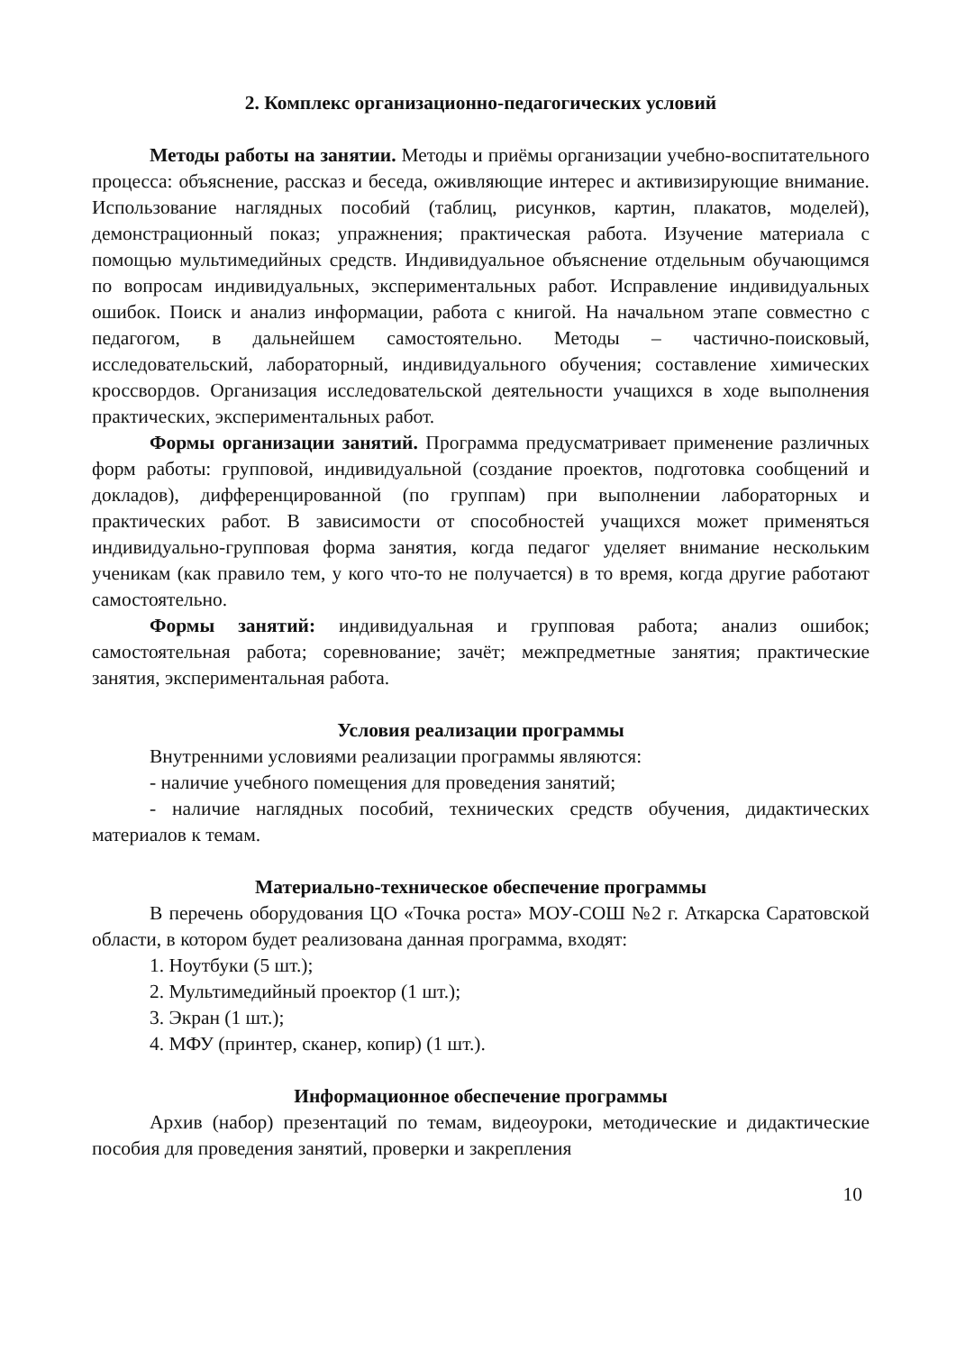2. Комплекс организационно-педагогических условий
Методы работы на занятии. Методы и приёмы организации учебно-воспитательного процесса: объяснение, рассказ и беседа, оживляющие интерес и активизирующие внимание. Использование наглядных пособий (таблиц, рисунков, картин, плакатов, моделей), демонстрационный показ; упражнения; практическая работа. Изучение материала с помощью мультимедийных средств. Индивидуальное объяснение отдельным обучающимся по вопросам индивидуальных, экспериментальных работ. Исправление индивидуальных ошибок. Поиск и анализ информации, работа с книгой. На начальном этапе совместно с педагогом, в дальнейшем самостоятельно. Методы – частично-поисковый, исследовательский, лабораторный, индивидуального обучения; составление химических кроссвордов. Организация исследовательской деятельности учащихся в ходе выполнения практических, экспериментальных работ.
Формы организации занятий. Программа предусматривает применение различных форм работы: групповой, индивидуальной (создание проектов, подготовка сообщений и докладов), дифференцированной (по группам) при выполнении лабораторных и практических работ. В зависимости от способностей учащихся может применяться индивидуально-групповая форма занятия, когда педагог уделяет внимание нескольким ученикам (как правило тем, у кого что-то не получается) в то время, когда другие работают самостоятельно.
Формы занятий: индивидуальная и групповая работа; анализ ошибок; самостоятельная работа; соревнование; зачёт; межпредметные занятия; практические занятия, экспериментальная работа.
Условия реализации программы
Внутренними условиями реализации программы являются:
- наличие учебного помещения для проведения занятий;
- наличие наглядных пособий, технических средств обучения, дидактических материалов к темам.
Материально-техническое обеспечение программы
В перечень оборудования ЦО «Точка роста» МОУ-СОШ №2 г. Аткарска Саратовской области, в котором будет реализована данная программа, входят:
1. Ноутбуки (5 шт.);
2. Мультимедийный проектор (1 шт.);
3. Экран (1 шт.);
4. МФУ (принтер, сканер, копир) (1 шт.).
Информационное обеспечение программы
Архив (набор) презентаций по темам, видеоуроки, методические и дидактические пособия для проведения занятий, проверки и закрепления
10